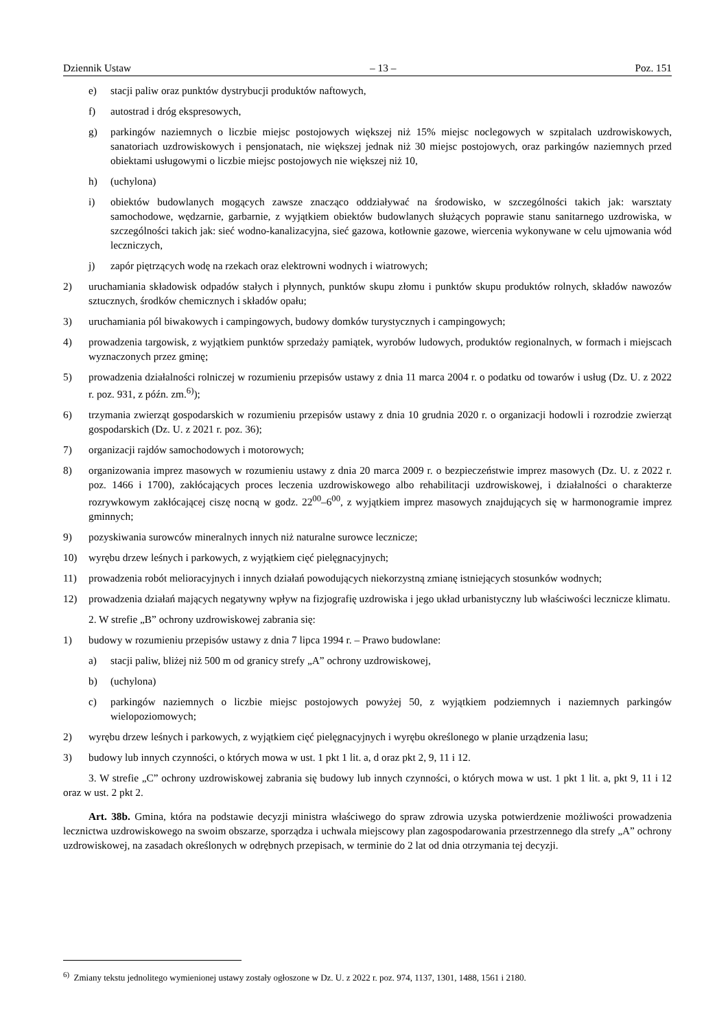Dziennik Ustaw – 13 – Poz. 151
e) stacji paliw oraz punktów dystrybucji produktów naftowych,
f) autostrad i dróg ekspresowych,
g) parkingów naziemnych o liczbie miejsc postojowych większej niż 15% miejsc noclegowych w szpitalach uzdrowiskowych, sanatoriach uzdrowiskowych i pensjonatach, nie większej jednak niż 30 miejsc postojowych, oraz parkingów naziemnych przed obiektami usługowymi o liczbie miejsc postojowych nie większej niż 10,
h) (uchylona)
i) obiektów budowlanych mogących zawsze znacząco oddziaływać na środowisko, w szczególności takich jak: warsztaty samochodowe, wędzarnie, garbarnie, z wyjątkiem obiektów budowlanych służących poprawie stanu sanitarnego uzdrowiska, w szczególności takich jak: sieć wodno-kanalizacyjna, sieć gazowa, kotłownie gazowe, wiercenia wykonywane w celu ujmowania wód leczniczych,
j) zapór piętrzących wodę na rzekach oraz elektrowni wodnych i wiatrowych;
2) uruchamiania składowisk odpadów stałych i płynnych, punktów skupu złomu i punktów skupu produktów rolnych, składów nawozów sztucznych, środków chemicznych i składów opału;
3) uruchamiania pól biwakowych i campingowych, budowy domków turystycznych i campingowych;
4) prowadzenia targowisk, z wyjątkiem punktów sprzedaży pamiątek, wyrobów ludowych, produktów regionalnych, w formach i miejscach wyznaczonych przez gminę;
5) prowadzenia działalności rolniczej w rozumieniu przepisów ustawy z dnia 11 marca 2004 r. o podatku od towarów i usług (Dz. U. z 2022 r. poz. 931, z późn. zm.<sup>6)</sup>);
6) trzymania zwierząt gospodarskich w rozumieniu przepisów ustawy z dnia 10 grudnia 2020 r. o organizacji hodowli i rozrodzie zwierząt gospodarskich (Dz. U. z 2021 r. poz. 36);
7) organizacji rajdów samochodowych i motorowych;
8) organizowania imprez masowych w rozumieniu ustawy z dnia 20 marca 2009 r. o bezpieczeństwie imprez masowych (Dz. U. z 2022 r. poz. 1466 i 1700), zakłócających proces leczenia uzdrowiskowego albo rehabilitacji uzdrowiskowej, i działalności o charakterze rozrywkowym zakłócającej ciszę nocną w godz. 22<sup>00</sup>–6<sup>00</sup>, z wyjątkiem imprez masowych znajdujących się w harmonogramie imprez gminnych;
9) pozyskiwania surowców mineralnych innych niż naturalne surowce lecznicze;
10) wyrębu drzew leśnych i parkowych, z wyjątkiem cięć pielęgnacyjnych;
11) prowadzenia robót melioracyjnych i innych działań powodujących niekorzystną zmianę istniejących stosunków wodnych;
12) prowadzenia działań mających negatywny wpływ na fizjografię uzdrowiska i jego układ urbanistyczny lub właściwości lecznicze klimatu.
2. W strefie „B” ochrony uzdrowiskowej zabrania się:
1) budowy w rozumieniu przepisów ustawy z dnia 7 lipca 1994 r. – Prawo budowlane:
a) stacji paliw, bliżej niż 500 m od granicy strefy „A” ochrony uzdrowiskowej,
b) (uchylona)
c) parkingów naziemnych o liczbie miejsc postojowych powyżej 50, z wyjątkiem podziemnych i naziemnych parkingów wielopoziomowych;
2) wyrębu drzew leśnych i parkowych, z wyjątkiem cięć pielęgnacyjnych i wyrębu określonego w planie urządzenia lasu;
3) budowy lub innych czynności, o których mowa w ust. 1 pkt 1 lit. a, d oraz pkt 2, 9, 11 i 12.
3. W strefie „C” ochrony uzdrowiskowej zabrania się budowy lub innych czynności, o których mowa w ust. 1 pkt 1 lit. a, pkt 9, 11 i 12 oraz w ust. 2 pkt 2.
Art. 38b. Gmina, która na podstawie decyzji ministra właściwego do spraw zdrowia uzyska potwierdzenie możliwości prowadzenia lecznictwa uzdrowiskowego na swoim obszarze, sporządza i uchwala miejscowy plan zagospodarowania przestrzennego dla strefy „A” ochrony uzdrowiskowej, na zasadach określonych w odrębnych przepisach, w terminie do 2 lat od dnia otrzymania tej decyzji.
<sup>6)</sup> Zmiany tekstu jednolitego wymienionej ustawy zostały ogłoszone w Dz. U. z 2022 r. poz. 974, 1137, 1301, 1488, 1561 i 2180.